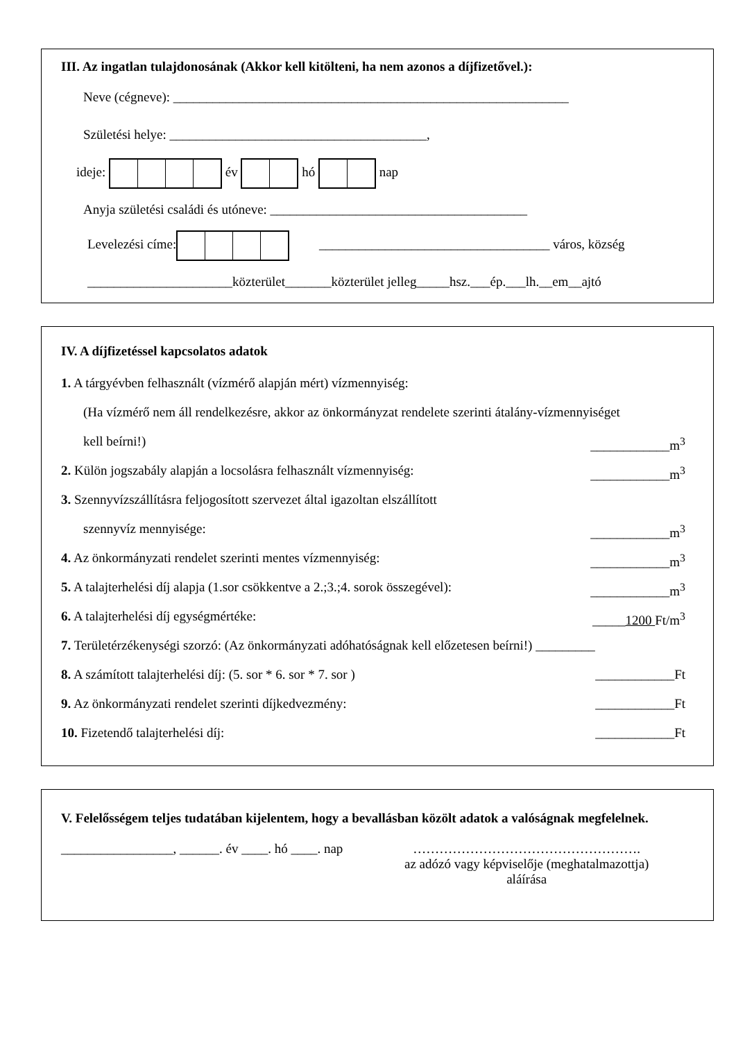III. Az ingatlan tulajdonosának (Akkor kell kitölteni, ha nem azonos a díjfizetővel.):
Neve (cégneve): ____________________________________________________________
Születési helye: _______________________________________,
ideje: év hó nap
Anyja születési családi és utóneve: _______________________________________
Levelezési címe: ___________________________________ város, község
______________________közterület_______közterület jelleg_____hsz.___ép.___lh.__em__ajtó
IV. A díjfizetéssel kapcsolatos adatok
1. A tárgyévben felhasznált (vízmérő alapján mért) vízmennyiség:
(Ha vízmérő nem áll rendelkezésre, akkor az önkormányzat rendelete szerinti átalány-vízmennyiséget
kell beírni!) ____________m<sup>3</sup>
2. Külön jogszabály alapján a locsolásra felhasznált vízmennyiség: ____________m<sup>3</sup>
3. Szennyvízszállításra feljogosított szervezet által igazoltan elszállított
szennyvíz mennyisége: ____________m<sup>3</sup>
4. Az önkormányzati rendelet szerinti mentes vízmennyiség: ____________m<sup>3</sup>
5. A talajterhelési díj alapja (1.sor csökkentve a 2.;3.;4. sorok összegével): ____________m<sup>3</sup>
6. A talajterhelési díj egységmértéke: _____1200 Ft/m<sup>3</sup>
7. Területérzékenységi szorzó: (Az önkormányzati adóhatóságnak kell előzetesen beírni!) _________
8. A számított talajterhelési díj: (5. sor * 6. sor * 7. sor ) ____________Ft
9. Az önkormányzati rendelet szerinti díjkedvezmény: ____________Ft
10. Fizetendő talajterhelési díj: ____________Ft
V. Felelősségem teljes tudatában kijelentem, hogy a bevallásban közölt adatok a valóságnak megfelelnek.
_________________, ______. év ____. hó ____. nap
…………………………………………….
az adózó vagy képviselője (meghatalmazottja)
aláírása